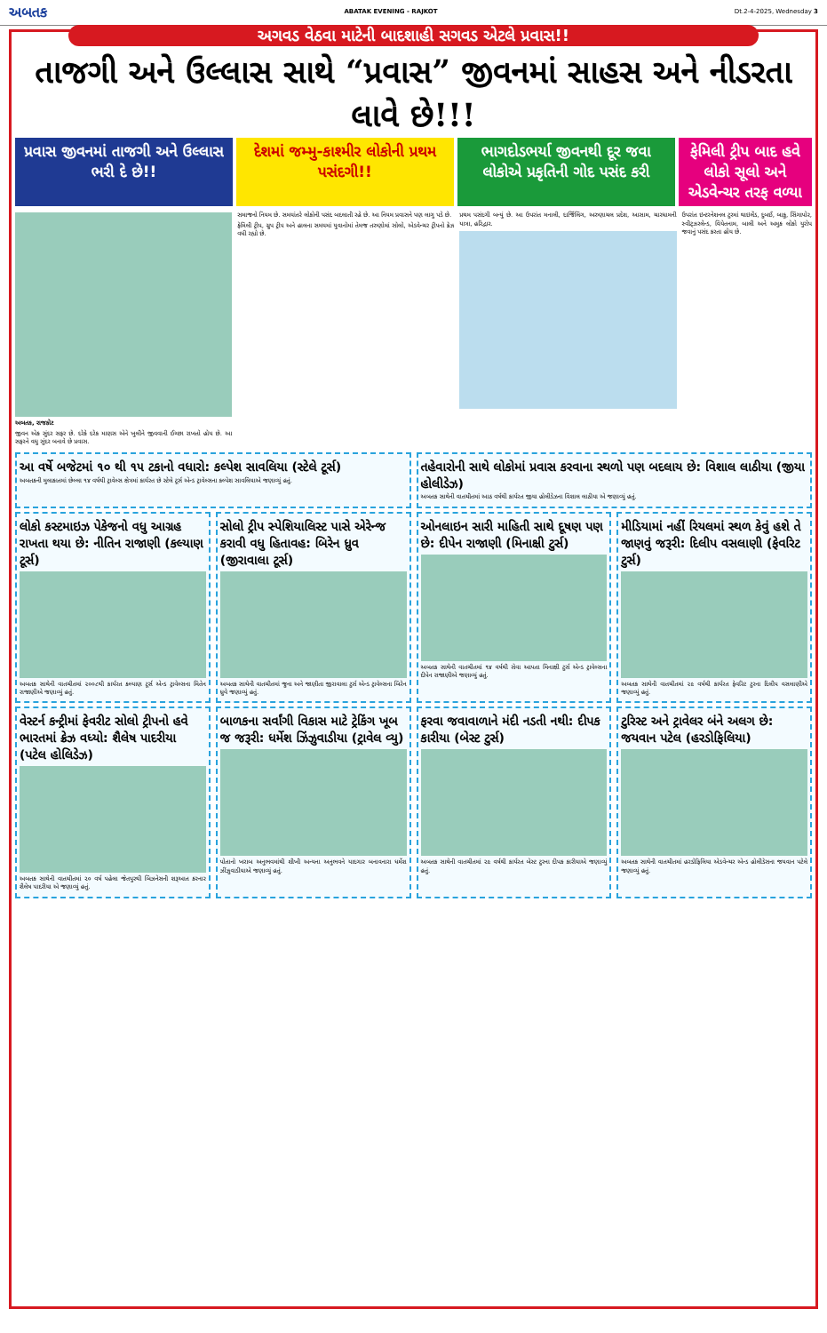અબતક ABATAK EVENING - RAJKOT Dt.2-4-2025, Wednesday 3
અગવડ વેઠવા માટેની બાદશાહી સગવડ એટલે પ્રવાસ!!
તાજગી અને ઉલ્લાસ સાથે “પ્રવાસ” જીવનમાં સાહસ અને નીડરતા લાવે છે!!!
પ્રવાસ જીવનમાં તાજગી અને ઉલ્લાસ ભરી દે છે!!
દેશમાં જમ્મુ-કાશ્મીર લોકોની પ્રથમ પસંદગી!!
ભાગદોડભર્યા જીવનથી દૂર જવા લોકોએ પ્રકૃતિની ગોદ પસંદ કરી
ફેમિલી ટ્રીપ બાદ હવે લોકો સૂલો અને એડવેન્ચર તરફ વળ્યા
અબતક, રાજકોટ
જીવન એક સુંદર સફર છે. દરેકે દરેક માણસ એને ખુલીને જીવવાની ઈચ્છા રાખતો હોય છે. આ સફરને વધુ સુંદર બનાવે છે પ્રવાસ.
સમાજનો નિયમ છે. સમયાંતરે લોકોની પસંદ બદલાતી રહે છે. આ નિયમ પ્રવાસને પણ લાગુ પડે છે.
ફેમિલી ટ્રીપ, ગ્રુપ ટ્રીપ અને હાલના સમયમાં યુવાનોમાં તેમજ તરુણોમાં સોલો, એડવેન્ચર ટ્રીપનો ક્રેઝ વધી રહ્યો છે.
પ્રથમ પસંદગી બન્યું છે. આ ઉપરાંત મનાલી, દાર્જિલિંગ, અરુણાચલ પ્રદેશ, આસામ, ચારધામની યાત્રા, હરિદ્વાર.
ઉપરાંત ઇન્ટરનેશનલ ટુરમાં થાઇલેંડ, દુબઈ, બાકુ, સિંગાપોર, સ્વીટ્ઝરલેન્ડ, વિયેતનામ, બાલી અને અમુક લોકો યુરોપ જવાનું પસંદ કરતા હોય છે.
આ વર્ષે બજેટમાં ૧૦ થી ૧૫ ટકાનો વધારો: કલ્પેશ સાવલિયા (સ્ટેલે ટૂર્સ)
અબતકની મુલાકાતમાં છેલ્લા ૧૪ વર્ષથી ટ્રાવેલ્સ ક્ષેત્રમાં કાર્યરત છે સ્ટેલે ટૂર્સ એન્ડ ટ્રાવેલ્સના કલ્પેશ સાવલિયાએ જણાવ્યું હતું.
તહેવારોની સાથે લોકોમાં પ્રવાસ કરવાના સ્થળો પણ બદલાય છે: વિશાલ લાઠીયા (જીયા હોલીડેઝ)
અબતક સાથેની વાતચીતમાં આઠ વર્ષથી કાર્યરત જીયા હોલીડેઝના વિશાલ લાઠીયા એ જણાવ્યું હતું.
લોકો કસ્ટમાઇઝ પેકેજનો વધુ આગ્રહ રાખતા થયા છે: નીતિન રાજાણી (કલ્યાણ ટૂર્સ)
અબતક સાથેની વાતચીતમાં ૨૦૦૮થી કાર્યરત કલ્યાણ ટૂર્સ એન્ડ ટ્રાવેલ્સના મિતેન રાજાણીએ જણાવ્યું હતું.
સોલો ટ્રીપ સ્પેશિયાલિસ્ટ પાસે એરેન્જ કરાવી વધુ હિતાવહ: બિરેન ધ્રુવ (જીરાવાલા ટૂર્સ)
અબતક સાથેની વાતચીતમાં જુના અને જાણીતા જીરાવાલા ટુર્સ એન્ડ ટ્રાવેલ્સના બિરેન ધ્રુવે જણાવ્યું હતું.
ઓનલાઇન સારી માહિતી સાથે દૂષણ પણ છે: દીપેન રાજાણી (મિનાક્ષી ટુર્સ)
અબતક સાથેની વાતચીતમાં ૧૪ વર્ષથી સેવા આપતા મિનાક્ષી ટુર્સ એન્ડ ટ્રાવેલ્સના દીપેન રાજાણીએ જણાવ્યું હતું.
મીડિયામાં નહીં રિયલમાં સ્થળ કેવું હશે તે જાણવું જરૂરી: દિલીપ વસલાણી (ફેવરિટ ટુર્સ)
અબતક સાથેની વાતચીતમાં ૨૯ વર્ષથી કાર્યરત ફેવરિટ ટુરના દિલીપ વસલાણીએ જણાવ્યું હતું.
વેસ્ટર્ન કન્ટ્રીમાં ફેવરીટ સોલો ટ્રીપનો હવે ભારતમાં ક્રેઝ વધ્યો: શૈલેષ પાદરીયા (પટેલ હોલિડેઝ)
અબતક સાથેની વાતચીતમાં ૨૦ વર્ષ પહેલા જેતપુરથી બિઝનેસની શરૂઆત કરનાર શૈલેષ પાદરીયા એ જણાવ્યું હતું.
બાળકના સર્વાંગી વિકાસ માટે ટ્રેકિંગ ખૂબ જ જરૂરી: ધર્મેશ ઝિંઝુવાડીયા (ટ્રાવેલ વ્યુ)
પોતાનો ખરાબ અનુભવમાંથી શીખી અન્યના અનુભવને યાદગાર બનાવનારા ધર્મેશ ઝીંઝુવાડીયાએ જણાવ્યું હતું.
ફરવા જવાવાળાને મંદી નડતી નથી: દીપક કારીયા (બેસ્ટ ટુર્સ)
અબતક સાથેની વાતચીતમાં ૨૯ વર્ષથી કાર્યરત બેસ્ટ ટુરના દીપક કારીયાએ જણાવ્યું હતું.
ટુરિસ્ટ અને ટ્રાવેલર બંને અલગ છે: જયવાન પટેલ (હરડોફિલિયા)
અબતક સાથેની વાતચીતમાં હરડોફિલિયા એડવેન્ચર એન્ડ હોલીડેસના જયવાન પટેલે જણાવ્યું હતું.